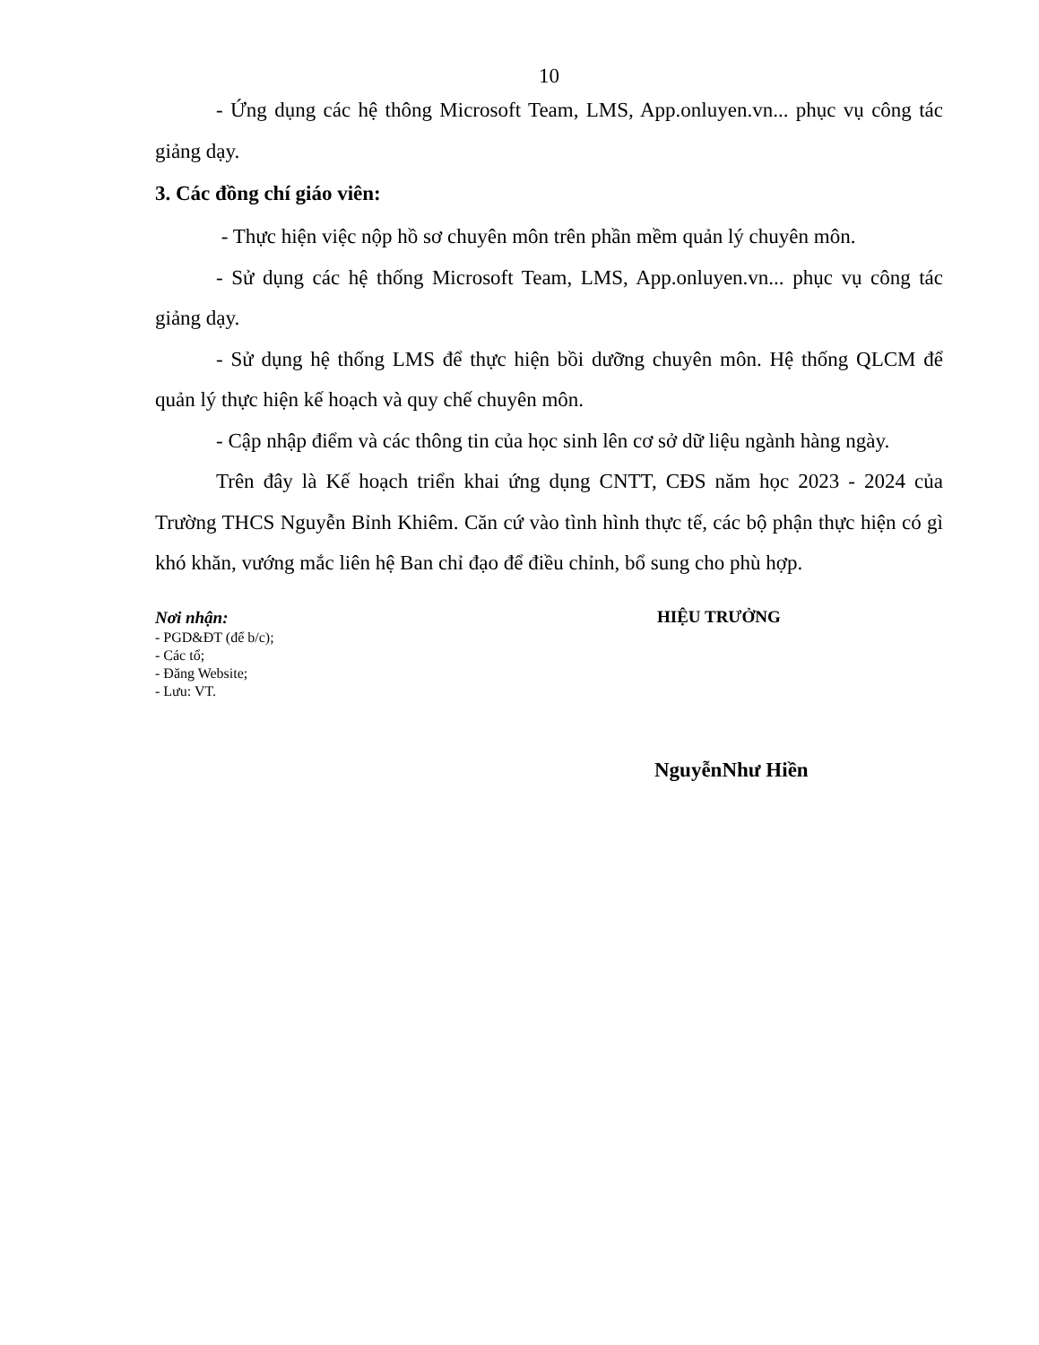10
- Ứng dụng các hệ thông Microsoft Team, LMS, App.onluyen.vn... phục vụ công tác giảng dạy.
3. Các đồng chí giáo viên:
- Thực hiện việc nộp hồ sơ chuyên môn trên phần mềm quản lý chuyên môn.
- Sử dụng các hệ thống Microsoft Team, LMS, App.onluyen.vn... phục vụ công tác giảng dạy.
- Sử dụng hệ thống LMS để thực hiện bồi dưỡng chuyên môn. Hệ thống QLCM để quản lý thực hiện kế hoạch và quy chế chuyên môn.
- Cập nhập điểm và các thông tin của học sinh lên cơ sở dữ liệu ngành hàng ngày.
Trên đây là Kế hoạch triển khai ứng dụng CNTT, CĐS năm học 2023 - 2024 của Trường THCS Nguyễn Bỉnh Khiêm. Căn cứ vào tình hình thực tế, các bộ phận thực hiện có gì khó khăn, vướng mắc liên hệ Ban chỉ đạo để điều chỉnh, bổ sung cho phù hợp.
Nơi nhận:
- PGD&ĐT (để b/c);
- Các tổ;
- Đăng Website;
- Lưu: VT.
HIỆU TRƯỞNG
NguyễnNhư Hiền